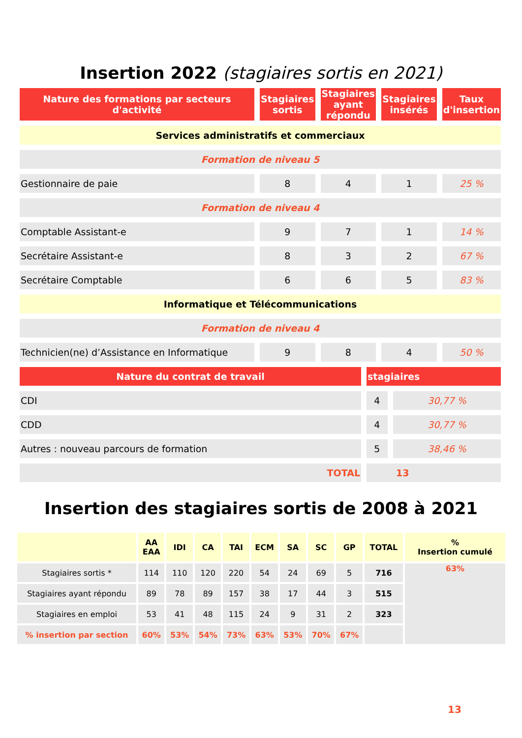Insertion 2022 (stagiaires sortis en 2021)
| Nature des formations par secteurs d'activité | Stagiaires sortis | Stagiaires ayant répondu | Stagiaires insérés | Taux d'insertion |
| --- | --- | --- | --- | --- |
| Services administratifs et commerciaux | | | | |
| Formation de niveau 5 | | | | |
| Gestionnaire de paie | 8 | 4 | 1 | 25 % |
| Formation de niveau 4 | | | | |
| Comptable Assistant-e | 9 | 7 | 1 | 14 % |
| Secrétaire Assistant-e | 8 | 3 | 2 | 67 % |
| Secrétaire Comptable | 6 | 6 | 5 | 83 % |
| Informatique et Télécommunications | | | | |
| Formation de niveau 4 | | | | |
| Technicien(ne) d’Assistance en Informatique | 9 | 8 | 4 | 50 % |
| Nature du contrat de travail | stagiaires | |
| --- | --- | --- |
| CDI | 4 | 30,77 % |
| CDD | 4 | 30,77 % |
| Autres : nouveau parcours de formation | 5 | 38,46 % |
| TOTAL | 13 | |
Insertion des stagiaires sortis de 2008 à 2021
| | AA EAA | IDI | CA | TAI | ECM | SA | SC | GP | TOTAL | % Insertion cumulé |
| --- | --- | --- | --- | --- | --- | --- | --- | --- | --- | --- |
| Stagiaires sortis * | 114 | 110 | 120 | 220 | 54 | 24 | 69 | 5 | 716 | 63% |
| Stagiaires ayant répondu | 89 | 78 | 89 | 157 | 38 | 17 | 44 | 3 | 515 | |
| Stagiaires en emploi | 53 | 41 | 48 | 115 | 24 | 9 | 31 | 2 | 323 | |
| % insertion par section | 60% | 53% | 54% | 73% | 63% | 53% | 70% | 67% | | |
13